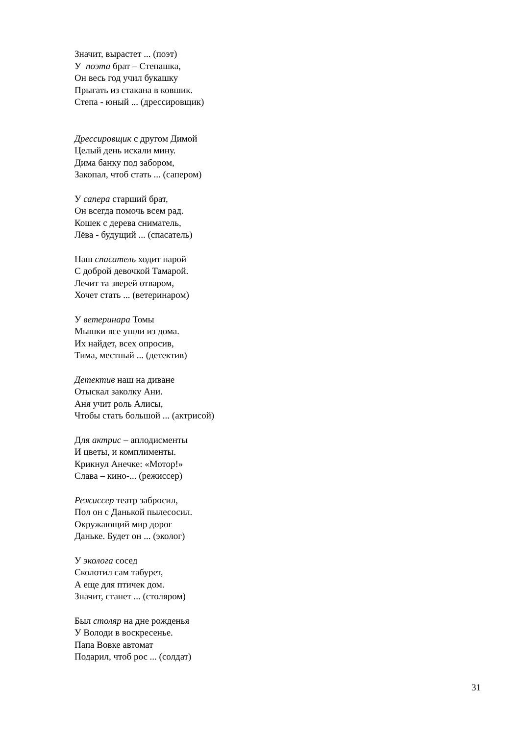Значит, вырастет ... (поэт)
У поэта брат – Степашка,
Он весь год учил букашку
Прыгать из стакана в ковшик.
Степа - юный ... (дрессировщик)
Дрессировщик с другом Димой
Целый день искали мину.
Дима банку под забором,
Закопал, чтоб стать ... (сапером)
У сапера старший брат,
Он всегда помочь всем рад.
Кошек с дерева сниматель,
Лёва - будущий ... (спасатель)
Наш спасатель ходит парой
С доброй девочкой Тамарой.
Лечит та зверей отваром,
Хочет стать ... (ветеринаром)
У ветеринара Томы
Мышки все ушли из дома.
Их найдет, всех опросив,
Тима, местный ... (детектив)
Детектив наш на диване
Отыскал заколку Ани.
Аня учит роль Алисы,
Чтобы стать большой ... (актрисой)
Для актрис – аплодисменты
И цветы, и комплименты.
Крикнул Анечке: «Мотор!»
Слава – кино-... (режиссер)
Режиссер театр забросил,
Пол он с Данькой пылесосил.
Окружающий мир дорог
Даньке. Будет он ... (эколог)
У эколога сосед
Сколотил сам табурет,
А еще для птичек дом.
Значит, станет ... (столяром)
Был столяр на дне рожденья
У Володи в воскресенье.
Папа Вовке автомат
Подарил, чтоб рос ... (солдат)
31